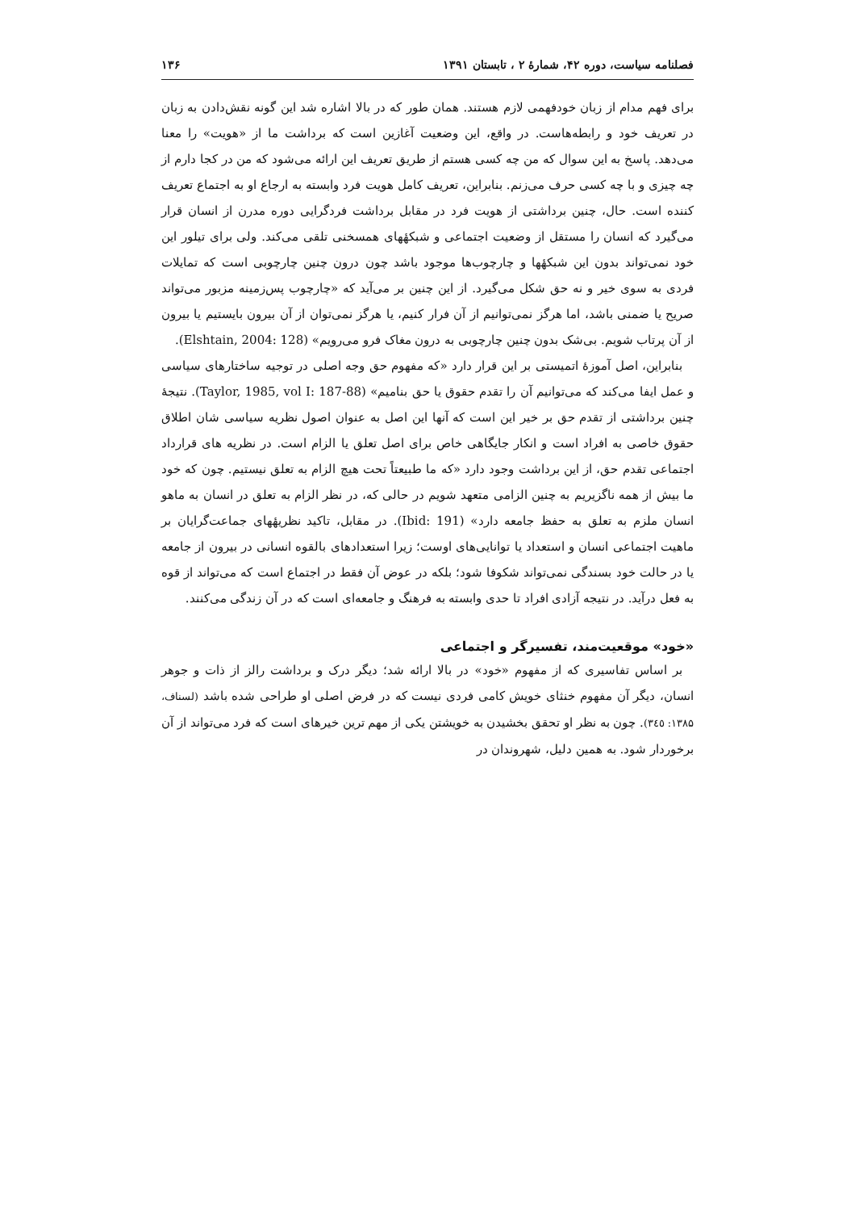فصلنامه سیاست، دوره ۴۲، شمارهٔ ۲ ، تابستان ۱۳۹۱ ۱۳۶
برای فهم مدام از زبان خودفهمی لازم هستند. همان طور که در بالا اشاره شد این گونه نقش‌دادن به زبان در تعریف خود و رابطه‌هاست. در واقع، این وضعیت آغازین است که برداشت ما از «هویت» را معنا می‌دهد. پاسخ به این سوال که من چه کسی هستم از طریق تعریف این ارائه می‌شود که من در کجا دارم از چه چیزی و با چه کسی حرف می‌زنم. بنابراین، تعریف کامل هویت فرد وابسته به ارجاع او به اجتماع تعریف کننده است. حال، چنین برداشتی از هویت فرد در مقابل برداشت فردگرایی دوره مدرن از انسان قرار می‌گیرد که انسان را مستقل از وضعیت اجتماعی و شبکهٔهای همسخنی تلقی می‌کند. ولی برای تیلور این خود نمی‌تواند بدون این شبکهٔها و چارچوب‌ها موجود باشد چون درون چنین چارچوبی است که تمایلات فردی به سوی خیر و نه حق شکل می‌گیرد. از این چنین بر می‌آید که «چارچوب پس‌زمینه مزبور می‌تواند صریح یا ضمنی باشد، اما هرگز نمی‌توانیم از آن فرار کنیم، یا هرگز نمی‌توان از آن بیرون بایستیم یا بیرون از آن پرتاب شویم. بی‌شک بدون چنین چارچوبی به درون مغاک فرو می‌رویم» (Elshtain, 2004: 128).
بنابراین، اصل آموزهٔ اتمیستی بر این قرار دارد «که مفهوم حق وجه اصلی در توجیه ساختارهای سیاسی و عمل ایفا می‌کند که می‌توانیم آن را تقدم حقوق یا حق بنامیم» (Taylor, 1985, vol I: 187-88). نتیجهٔ چنین برداشتی از تقدم حق بر خیر این است که آنها این اصل به عنوان اصول نظریه سیاسی شان اطلاق حقوق خاصی به افراد است و انکار جایگاهی خاص برای اصل تعلق یا الزام است. در نظریه های قرارداد اجتماعی تقدم حق، از این برداشت وجود دارد «که ما طبیعتاً تحت هیچ الزام به تعلق نیستیم. چون که خود ما بیش از همه ناگزیریم به چنین الزامی متعهد شویم در حالی که، در نظر الزام به تعلق در انسان به ماهو انسان ملزم به تعلق به حفظ جامعه دارد» (Ibid: 191). در مقابل، تاکید نظریهٔهای جماعت‌گرایان بر ماهیت اجتماعی انسان و استعداد یا توانایی‌های اوست؛ زیرا استعدادهای بالقوه انسانی در بیرون از جامعه یا در حالت خود بسندگی نمی‌تواند شکوفا شود؛ بلکه در عوض آن فقط در اجتماع است که می‌تواند از قوه به فعل درآید. در نتیجه آزادی افراد تا حدی وابسته به فرهنگ و جامعه‌ای است که در آن زندگی می‌کنند.
«خود» موقعیت‌مند، تفسیرگر و اجتماعی
بر اساس تفاسیری که از مفهوم «خود» در بالا ارائه شد؛ دیگر درک و برداشت رالز از ذات و جوهر انسان، دیگر آن مفهوم خنثای خویش کامی فردی نیست که در فرض اصلی او طراحی شده باشد (لسناف، ۱۳۸۵: ۳٤٥). چون به نظر او تحقق بخشیدن به خویشتن یکی از مهم ترین خیرهای است که فرد می‌تواند از آن برخوردار شود. به همین دلیل، شهروندان در